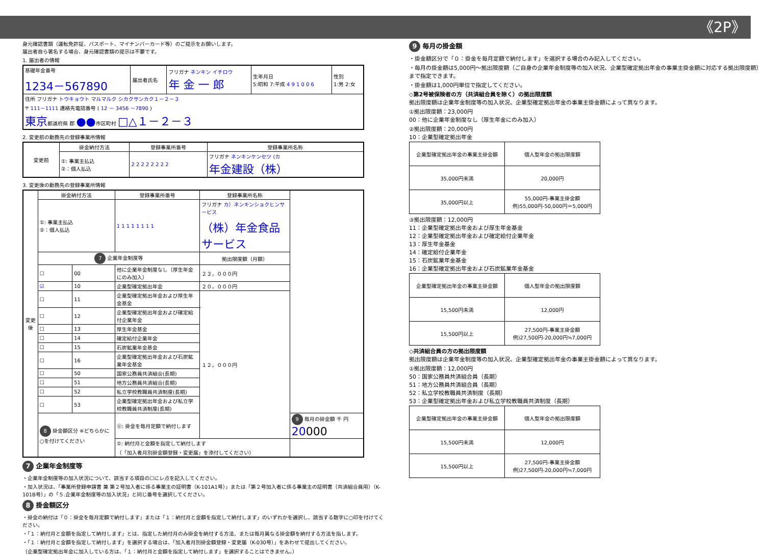《2P》
身元確認書類（運転免許証、パスポート、マイナンバーカード等）のご提示をお願いします。
届出者自ら署名する場合、身元確認書類の提示は不要です。
1. 届出者の情報
| 基礎年金番号 1234－567890 | 届出者氏名 | フリガナ ネンキン イチロウ 年 金 一 郎 | 生年月日 5:昭和 7:平成 4 9 1 0 0 6 | 性別 1:男 2:女 |
| 住所 フリガナ トウキョウト マルマルク シカクサンカク１－２－３ 〒 111－1111 連絡先電話番号 ( 12 － 3456 －7890 ) 東京 都道府県 郡 ●● 市区町村 □△１－２－３ | | | | |
2. 変更前の勤務先の登録事業所情報
| 変更前 | 掛金納付方法 | 登録事業所番号 | 登録事業所名称 |
| --- | --- | --- | --- |
| | ①: 事業主払込 ②：個人払込 | 2 2 2 2 2 2 2 2 | フリガナ ネンキンケンセツ (カ 年金建設（株） |
3. 変更後の勤務先の登録事業所情報
| 変更後 | 掛金納付方法 | | 登録事業所番号 | 登録事業所名称 | | |
| --- | --- | --- | --- | --- | --- | --- |
| | ①: 事業主払込 ②：個人払込 | | 1 1 1 1 1 1 1 1 | フリガナ カ）ネンキンショクヒンサービス （株）年金食品サービス | | |
| | 7 企業年金制度等 | | | | 拠出限度額（月額） | |
| | ☐ | 00 | 他に企業年金制度なし（厚生年金にのみ加入） | | ２３，０００円 | |
| | ☑ | 10 | 企業型確定拠出年金 | | ２０，０００円 | |
| | ☐ | 11 | 企業型確定拠出年金および厚生年金基金 | | １２，０００円 | |
| | ☐ | 12 | 企業型確定拠出年金および確定給付企業年金 | | | |
| | ☐ | 13 | 厚生年金基金 | | | |
| | ☐ | 14 | 確定給付企業年金 | | | |
| | ☐ | 15 | 石炭鉱業年金基金 | | | |
| | ☐ | 16 | 企業型確定拠出年金および石炭鉱業年金基金 | | | |
| | ☐ | 50 | 国家公務員共済組合(長期) | | | |
| | ☐ | 51 | 地方公務員共済組合(長期) | | | |
| | ☐ | 52 | 私立学校教職員共済制度(長期) | | | |
| | ☐ | 53 | 企業型確定拠出年金および私立学校教職員共済制度(長期) | | | |
| | 8 掛金額区分 ※どちらかに○を付けてください | | ⓪: 掛金を毎月定額で納付します | | | 9 毎月の掛金額 千 円 20 000 |
| | | | ①: 納付月と金額を指定して納付します （「加入者月別掛金額登録・変更届」を添付してください） | | | |
7 企業年金制度等
・企業年金制度等の加入状況について、該当する項目の☐にレ点を記入してください。
・加入状況は、「事業所登録申請書 兼 第２号加入者に係る事業主の証明書（K-101A1号）」または「第２号加入者に係る事業主の証明書（共済組合員用）（K-101B号）」の「５.企業年金制度等の加入状況」と同じ番号を選択してください。
8 掛金額区分
・掛金の納付は「０：掛金を毎月定額で納付します」または「１：納付月と金額を指定して納付します」のいずれかを選択し、該当する数字に○印を付けてください。
・「１：納付月と金額を指定して納付します」とは、指定した納付月のみ掛金を納付する方法、または毎月異なる掛金額を納付する方法を指します。
・「１：納付月と金額を指定して納付します」を選択する場合は、「加入者月別掛金額登録・変更届（K-030号）」をあわせて提出してください。
（企業型確定拠出年金に加入している方は、「１：納付月と金額を指定して納付します」を選択することはできません。）
9 毎月の掛金額
・掛金額区分で「０：掛金を毎月定額で納付します」を選択する場合のみ記入してください。
・毎月の掛金額は5,000円～拠出限度額（ご自身の企業年金制度等の加入状況、企業型確定拠出年金の事業主掛金額に対応する拠出限度額）まで指定できます。
・掛金額は1,000円単位で指定してください。
◇第2号被保険者の方（共済組合員を除く）の拠出限度額
拠出限度額は企業年金制度等の加入状況、企業型確定拠出年金の事業主掛金額によって異なります。
①拠出限度額：23,000円
00：他に企業年金制度なし（厚生年金にのみ加入）
②拠出限度額：20,000円
10：企業型確定拠出年金
| 企業型確定拠出年金の事業主掛金額 | 個人型年金の拠出限度額 |
| 35,000円未満 | 20,000円 |
| 35,000円以上 | 55,000円-事業主掛金額 例)55,000円-50,000円＝5,000円 |
③拠出限度額：12,000円
11：企業型確定拠出年金および厚生年金基金
12：企業型確定拠出年金および確定給付企業年金
13：厚生年金基金
14：確定給付企業年金
15：石炭鉱業年金基金
16：企業型確定拠出年金および石炭鉱業年金基金
| 企業型確定拠出年金の事業主掛金額 | 個人型年金の拠出限度額 |
| 15,500円未満 | 12,000円 |
| 15,500円以上 | 27,500円-事業主掛金額 例)27,500円-20,000円≒7,000円 |
◇共済組合員の方の拠出限度額
拠出限度額は企業年金制度等の加入状況、企業型確定拠出年金の事業主掛金額によって異なります。
①拠出限度額：12,000円
50：国家公務員共済組合員（長期）
51：地方公務員共済組合員（長期）
52：私立学校教職員共済制度（長期）
53：企業型確定拠出年金および私立学校教職員共済制度（長期）
| 企業型確定拠出年金の事業主掛金額 | 個人型年金の拠出限度額 |
| 15,500円未満 | 12,000円 |
| 15,500円以上 | 27,500円-事業主掛金額 例)27,500円-20,000円≒7,000円 |